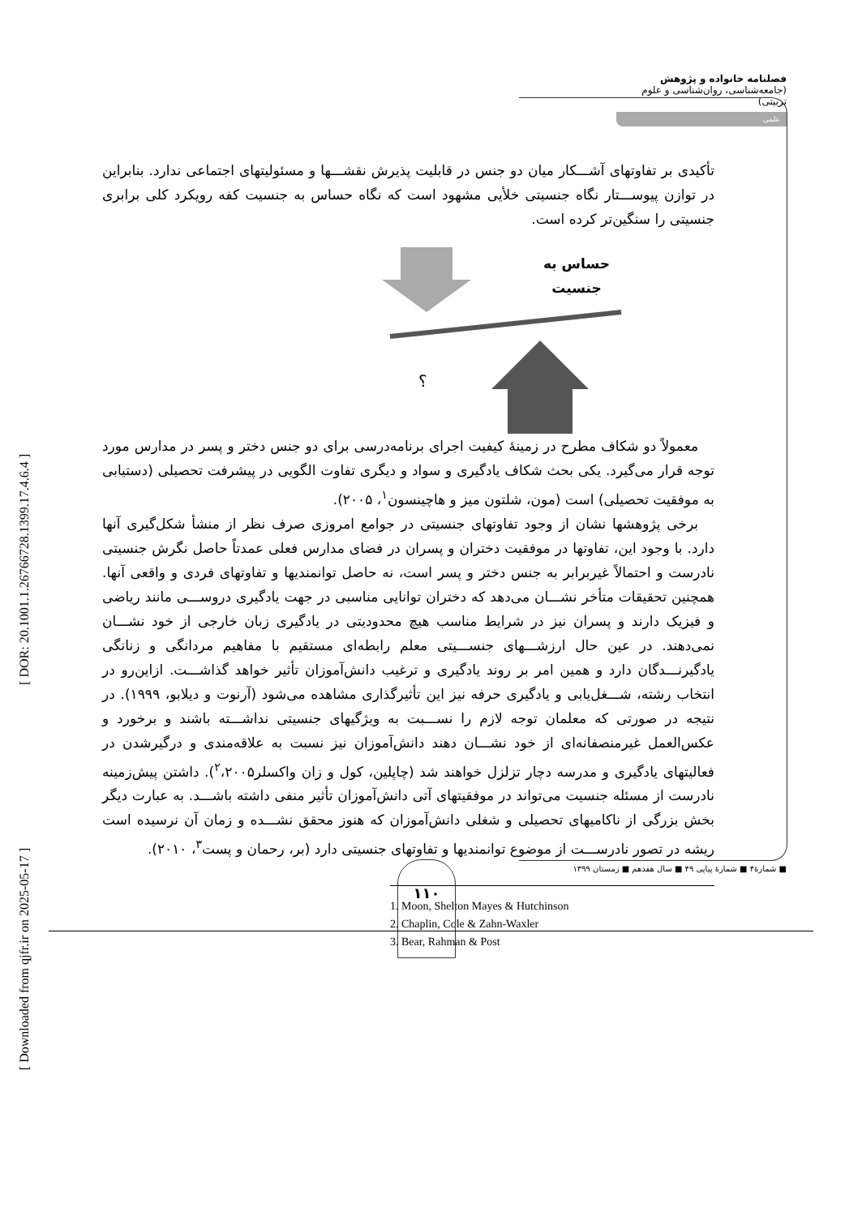[ DOR: 20.1001.1.26766728.1399.17.4.6.4 ]
[ Downloaded from qjfr.ir on 2025-05-17 ]
فصلنامه خانواده و پژوهش (جامعه‌شناسی، روان‌شناسی و علوم تربیتی)
علمی
تأکیدی بر تفاوتهای آشـــکار میان دو جنس در قابلیت پذیرش نقشـــها و مسئولیتهای اجتماعی ندارد. بنابراین در توازن پیوســـتار نگاه جنسیتی خلأیی مشهود است که نگاه حساس به جنسیت کفه رویکرد کلی برابری جنسیتی را سنگین‌تر کرده است.
حساس به جنسیت
؟
معمولاً دو شکاف مطرح در زمینهٔ کیفیت اجرای برنامه‌درسی برای دو جنس دختر و پسر در مدارس مورد توجه قرار می‌گیرد. یکی بحث شکاف یادگیری و سواد و دیگری تفاوت الگویی در پیشرفت تحصیلی (دستیابی به موفقیت تحصیلی) است (مون، شلتون میز و هاچینسون<sup>۱</sup>، ۲۰۰۵).
برخی پژوهشها نشان از وجود تفاوتهای جنسیتی در جوامع امروزی صرف نظر از منشأ شکل‌گیری آنها دارد. با وجود این، تفاوتها در موفقیت دختران و پسران در فضای مدارس فعلی عمدتاً حاصل نگرش جنسیتی نادرست و احتمالاً غیربرابر به جنس دختر و پسر است، نه حاصل توانمندیها و تفاوتهای فردی و واقعی آنها. همچنین تحقیقات متأخر نشـــان می‌دهد که دختران توانایی مناسبی در جهت یادگیری دروســـی مانند ریاضی و فیزیک دارند و پسران نیز در شرایط مناسب هیچ محدودیتی در یادگیری زبان خارجی از خود نشـــان نمی‌دهند. در عین حال ارزشـــهای جنســـیتی معلم رابطه‌ای مستقیم با مفاهیم مردانگی و زنانگی یادگیرنـــدگان دارد و همین امر بر روند یادگیری و ترغیب دانش‌آموزان تأثیر خواهد گذاشـــت. ازاین‌رو در انتخاب رشته، شـــغل‌یابی و یادگیری حرفه نیز این تأثیرگذاری مشاهده می‌شود (آرنوت و دیلابو، ۱۹۹۹). در نتیجه در صورتی که معلمان توجه لازم را نســـبت به ویژگیهای جنسیتی نداشـــته باشند و برخورد و عکس‌العمل غیرمنصفانه‌ای از خود نشـــان دهند دانش‌آموزان نیز نسبت به علاقه‌مندی و درگیرشدن در فعالیتهای یادگیری و مدرسه دچار تزلزل خواهند شد (چاپلین، کول و زان واکسلر<sup>۲</sup>،۲۰۰۵). داشتن پیش‌زمینه نادرست از مسئله جنسیت می‌تواند در موفقیتهای آتی دانش‌آموزان تأثیر منفی داشته باشـــد. به عبارت دیگر بخش بزرگی از ناکامیهای تحصیلی و شغلی دانش‌آموزان که هنوز محقق نشـــده و زمان آن نرسیده است ریشه در تصور نادرســـت از موضوع توانمندیها و تفاوتهای جنسیتی دارد (بر، رحمان و پست<sup>۳</sup>، ۲۰۱۰).
1. Moon, Shelton Mayes & Hutchinson
2. Chaplin, Cole & Zahn-Waxler
3. Bear, Rahman & Post
■ شمارهٔ۴ ■ شمارهٔ پیاپی ۴۹ ■ سال هفدهم ■ زمستان ۱۳۹۹
۱۱۰